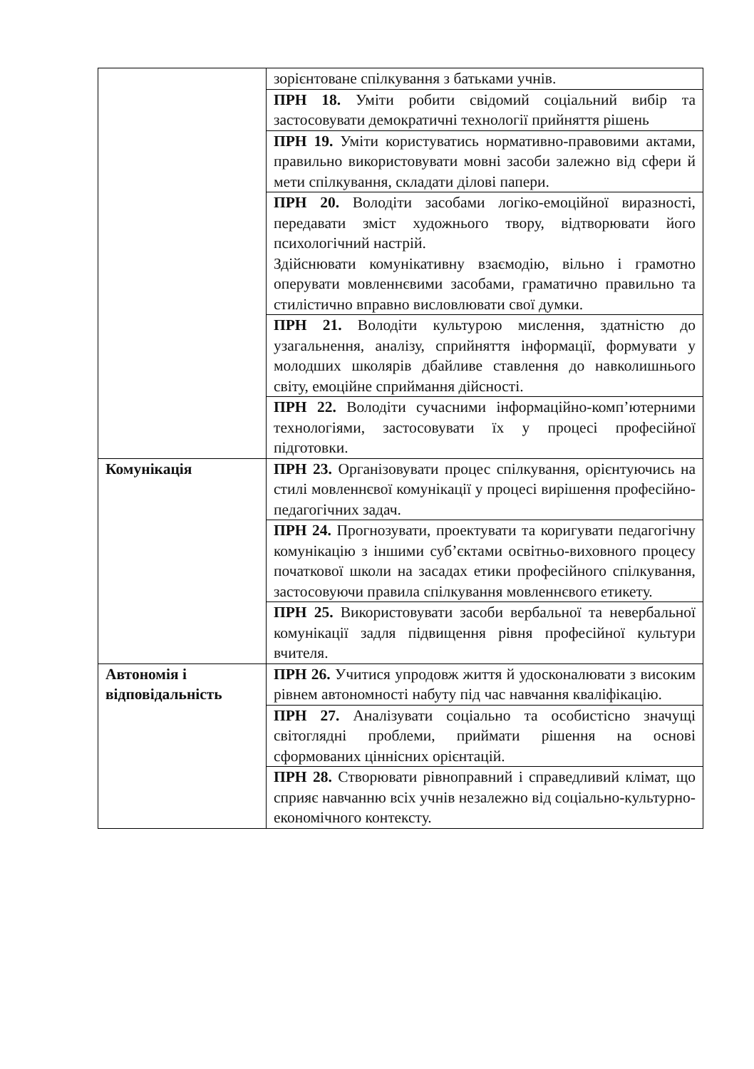| | зорієнтоване спілкування з батьками учнів. |
| | ПРН 18. Уміти робити свідомий соціальний вибір та застосовувати демократичні технології прийняття рішень |
| | ПРН 19. Уміти користуватись нормативно-правовими актами, правильно використовувати мовні засоби залежно від сфери й мети спілкування, складати ділові папери. |
| | ПРН 20. Володіти засобами логіко-емоційної виразності, передавати зміст художнього твору, відтворювати його психологічний настрій. Здійснювати комунікативну взаємодію, вільно і грамотно оперувати мовленнєвими засобами, граматично правильно та стилістично вправно висловлювати свої думки. |
| | ПРН 21. Володіти культурою мислення, здатністю до узагальнення, аналізу, сприйняття інформації, формувати у молодших школярів дбайливе ставлення до навколишнього світу, емоційне сприймання дійсності. |
| | ПРН 22. Володіти сучасними інформаційно-комп’ютерними технологіями, застосовувати їх у процесі професійної підготовки. |
| Комунікація | ПРН 23. Організовувати процес спілкування, орієнтуючись на стилі мовленнєвої комунікації у процесі вирішення професійно-педагогічних задач. |
| | ПРН 24. Прогнозувати, проектувати та коригувати педагогічну комунікацію з іншими суб’єктами освітньо-виховного процесу початкової школи на засадах етики професійного спілкування, застосовуючи правила спілкування мовленнєвого етикету. |
| | ПРН 25. Використовувати засоби вербальної та невербальної комунікації задля підвищення рівня професійної культури вчителя. |
| Автономія і відповідальність | ПРН 26. Учитися упродовж життя й удосконалювати з високим рівнем автономності набуту під час навчання кваліфікацію. |
| | ПРН 27. Аналізувати соціально та особистісно значущі світоглядні проблеми, приймати рішення на основі сформованих ціннісних орієнтацій. |
| | ПРН 28. Створювати рівноправний і справедливий клімат, що сприяє навчанню всіх учнів незалежно від соціально-культурно-економічного контексту. |